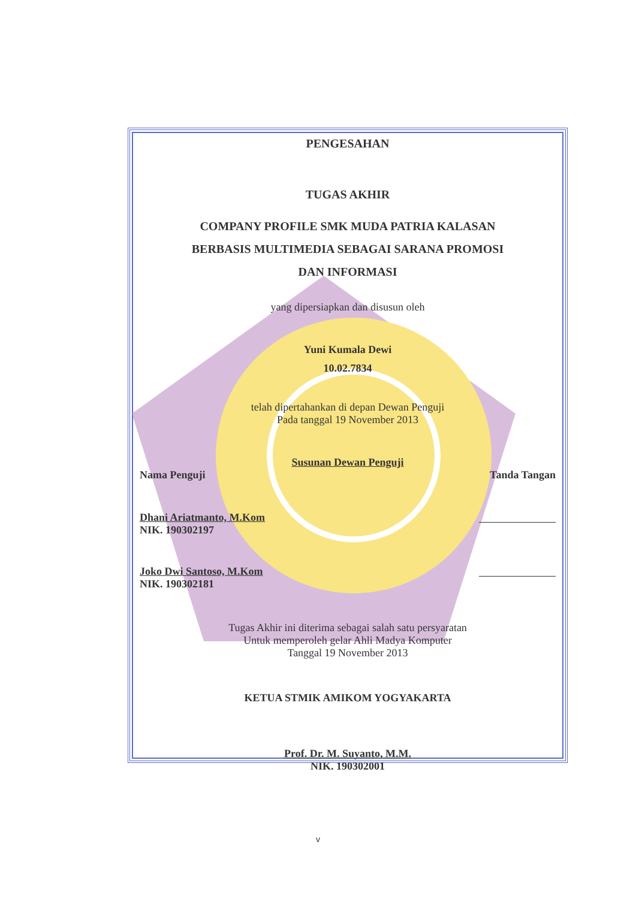PENGESAHAN
TUGAS AKHIR
COMPANY PROFILE SMK MUDA PATRIA KALASAN
BERBASIS MULTIMEDIA SEBAGAI SARANA PROMOSI
DAN INFORMASI
yang dipersiapkan dan disusun oleh
Yuni Kumala Dewi
10.02.7834
telah dipertahankan di depan Dewan Penguji
Pada tanggal 19 November 2013
Susunan Dewan Penguji
Nama Penguji Tanda Tangan
Dhani Ariatmanto, M.Kom
NIK. 190302197
Joko Dwi Santoso, M.Kom
NIK. 190302181
Tugas Akhir ini diterima sebagai salah satu persyaratan
Untuk memperoleh gelar Ahli Madya Komputer
Tanggal 19 November 2013
KETUA STMIK AMIKOM YOGYAKARTA
Prof. Dr. M. Suyanto, M.M.
NIK. 190302001
v